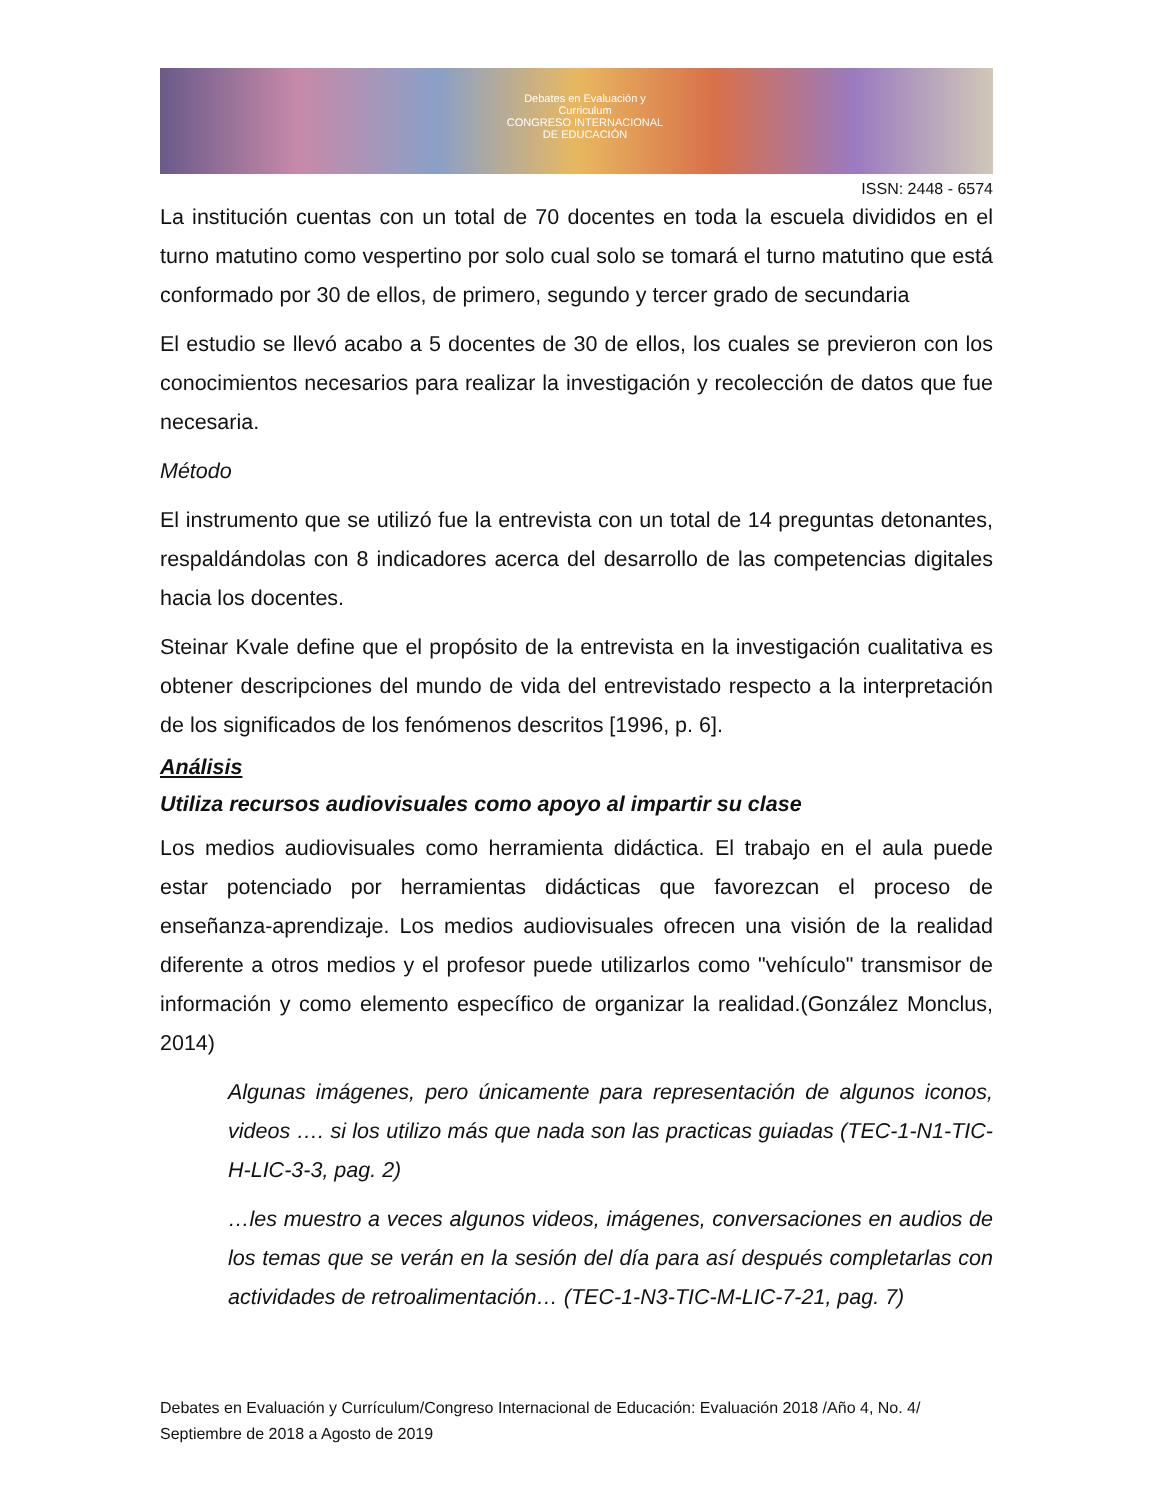Debates en Evaluación y Curriculum
CONGRESO INTERNACIONAL DE EDUCACIÓN
ISSN: 2448 - 6574
La institución cuentas con un total de 70 docentes en toda la escuela divididos en el turno matutino como vespertino por solo cual solo se tomará el turno matutino que está conformado por 30 de ellos, de primero, segundo y tercer grado de secundaria
El estudio se llevó acabo a 5 docentes de 30 de ellos, los cuales se previeron con los conocimientos necesarios para realizar la investigación y recolección de datos que fue necesaria.
Método
El instrumento que se utilizó fue la entrevista con un total de 14 preguntas detonantes, respaldándolas con 8 indicadores acerca del desarrollo de las competencias digitales hacia los docentes.
Steinar Kvale define que el propósito de la entrevista en la investigación cualitativa es obtener descripciones del mundo de vida del entrevistado respecto a la interpretación de los significados de los fenómenos descritos [1996, p. 6].
Análisis
Utiliza recursos audiovisuales como apoyo al impartir su clase
Los medios audiovisuales como herramienta didáctica. El trabajo en el aula puede estar potenciado por herramientas didácticas que favorezcan el proceso de enseñanza-aprendizaje. Los medios audiovisuales ofrecen una visión de la realidad diferente a otros medios y el profesor puede utilizarlos como "vehículo" transmisor de información y como elemento específico de organizar la realidad.(González Monclus, 2014)
Algunas imágenes, pero únicamente para representación de algunos iconos, videos …. si los utilizo más que nada son las practicas guiadas (TEC-1-N1-TIC-H-LIC-3-3, pag. 2)
…les muestro a veces algunos videos, imágenes, conversaciones en audios de los temas que se verán en la sesión del día para así después completarlas con actividades de retroalimentación… (TEC-1-N3-TIC-M-LIC-7-21, pag. 7)
Debates en Evaluación y Currículum/Congreso Internacional de Educación: Evaluación 2018 /Año 4, No. 4/ Septiembre de 2018 a Agosto de 2019